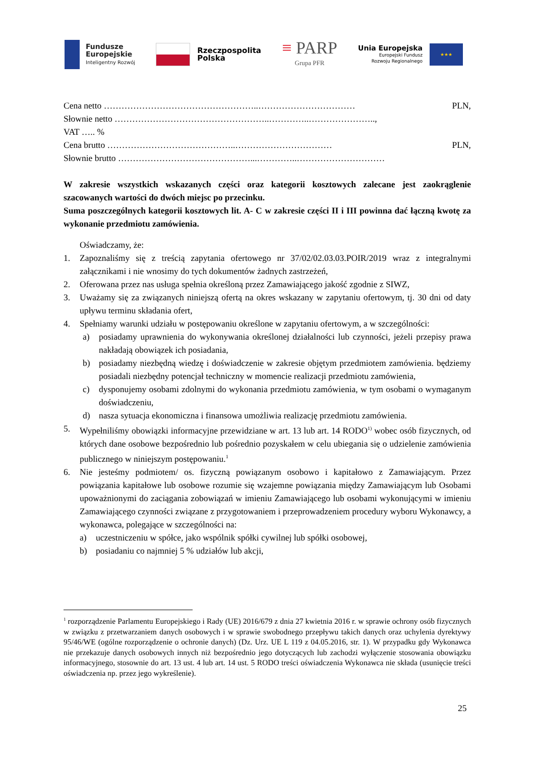Fundusze
Europejskie
Inteligentny Rozwój
Rzeczpospolita
Polska
≡ PARP
Grupa PFR
Unia Europejska
Europejski Fundusz
Rozwoju Regionalnego
★★★
Cena netto ……………………………………………..…………………………… PLN,
Słownie netto ……………………………………………..…………..…………………..,
VAT ….. %
Cena brutto ……………………………………..…………………………… PLN,
Słownie brutto ………………………………………...…………..…………………………
W zakresie wszystkich wskazanych części oraz kategorii kosztowych zalecane jest zaokrąglenie szacowanych wartości do dwóch miejsc po przecinku.
Suma poszczególnych kategorii kosztowych lit. A- C w zakresie części II i III powinna dać łączną kwotę za wykonanie przedmiotu zamówienia.
Oświadczamy, że:
1. Zapoznaliśmy się z treścią zapytania ofertowego nr 37/02/02.03.03.POIR/2019 wraz z integralnymi załącznikami i nie wnosimy do tych dokumentów żadnych zastrzeżeń,
2. Oferowana przez nas usługa spełnia określoną przez Zamawiającego jakość zgodnie z SIWZ,
3. Uważamy się za związanych niniejszą ofertą na okres wskazany w zapytaniu ofertowym, tj. 30 dni od daty upływu terminu składania ofert,
4. Spełniamy warunki udziału w postępowaniu określone w zapytaniu ofertowym, a w szczególności:
a) posiadamy uprawnienia do wykonywania określonej działalności lub czynności, jeżeli przepisy prawa nakładają obowiązek ich posiadania,
b) posiadamy niezbędną wiedzę i doświadczenie w zakresie objętym przedmiotem zamówienia. będziemy posiadali niezbędny potencjał techniczny w momencie realizacji przedmiotu zamówienia,
c) dysponujemy osobami zdolnymi do wykonania przedmiotu zamówienia, w tym osobami o wymaganym doświadczeniu,
d) nasza sytuacja ekonomiczna i finansowa umożliwia realizację przedmiotu zamówienia.
5. Wypełniliśmy obowiązki informacyjne przewidziane w art. 13 lub art. 14 RODO<sup>1)</sup> wobec osób fizycznych, od których dane osobowe bezpośrednio lub pośrednio pozyskałem w celu ubiegania się o udzielenie zamówienia publicznego w niniejszym postępowaniu.<sup>1</sup>
6. Nie jesteśmy podmiotem/ os. fizyczną powiązanym osobowo i kapitałowo z Zamawiającym. Przez powiązania kapitałowe lub osobowe rozumie się wzajemne powiązania między Zamawiającym lub Osobami upoważnionymi do zaciągania zobowiązań w imieniu Zamawiającego lub osobami wykonującymi w imieniu Zamawiającego czynności związane z przygotowaniem i przeprowadzeniem procedury wyboru Wykonawcy, a wykonawca, polegające w szczególności na:
a) uczestniczeniu w spółce, jako wspólnik spółki cywilnej lub spółki osobowej,
b) posiadaniu co najmniej 5 % udziałów lub akcji,
<sup>1</sup> rozporządzenie Parlamentu Europejskiego i Rady (UE) 2016/679 z dnia 27 kwietnia 2016 r. w sprawie ochrony osób fizycznych w związku z przetwarzaniem danych osobowych i w sprawie swobodnego przepływu takich danych oraz uchylenia dyrektywy 95/46/WE (ogólne rozporządzenie o ochronie danych) (Dz. Urz. UE L 119 z 04.05.2016, str. 1). W przypadku gdy Wykonawca nie przekazuje danych osobowych innych niż bezpośrednio jego dotyczących lub zachodzi wyłączenie stosowania obowiązku informacyjnego, stosownie do art. 13 ust. 4 lub art. 14 ust. 5 RODO treści oświadczenia Wykonawca nie składa (usunięcie treści oświadczenia np. przez jego wykreślenie).
25